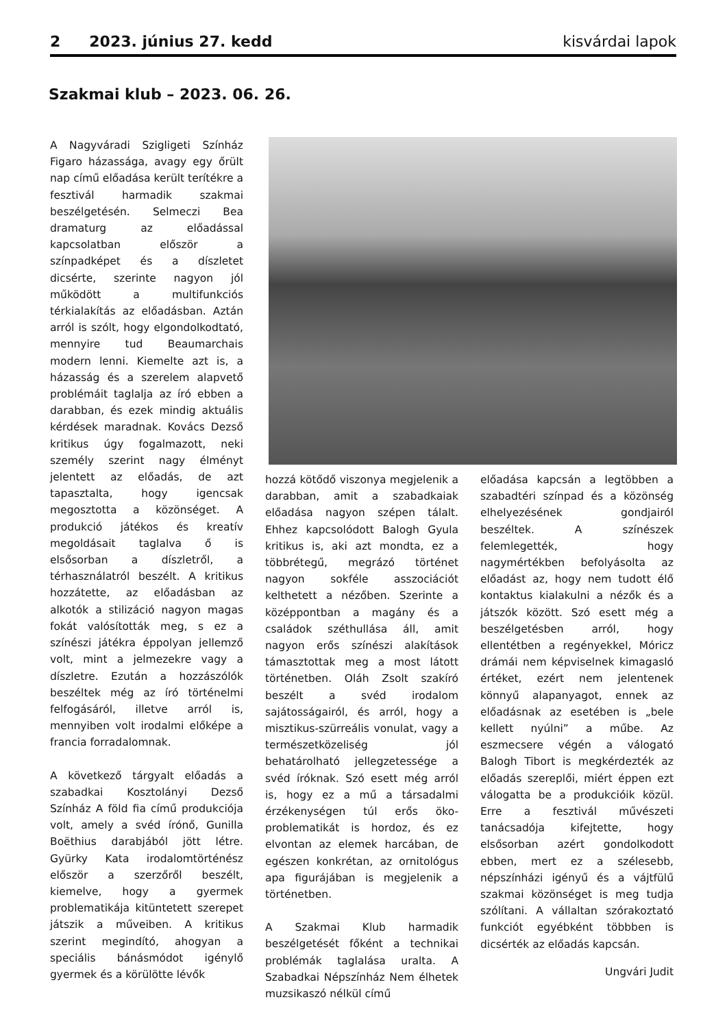2 2023. június 27. kedd kisvárdai lapok
Szakmai klub – 2023. 06. 26.
A Nagyváradi Szigligeti Színház Figaro házassága, avagy egy őrült nap című előadása került terítékre a fesztivál harmadik szakmai beszélgetésén. Selmeczi Bea dramaturg az előadással kapcsolatban először a színpadképet és a díszletet dicsérte, szerinte nagyon jól működött a multifunkciós térkialakítás az előadásban. Aztán arról is szólt, hogy elgondolkodtató, mennyire tud Beaumarchais modern lenni. Kiemelte azt is, a házasság és a szerelem alapvető problémáit taglalja az író ebben a darabban, és ezek mindig aktuális kérdések maradnak. Kovács Dezső kritikus úgy fogalmazott, neki személy szerint nagy élményt jelentett az előadás, de azt tapasztalta, hogy igencsak megosztotta a közönséget. A produkció játékos és kreatív megoldásait taglalva ő is elsősorban a díszletről, a térhasználatról beszélt. A kritikus hozzátette, az előadásban az alkotók a stilizáció nagyon magas fokát valósították meg, s ez a színészi játékra éppolyan jellemző volt, mint a jelmezekre vagy a díszletre. Ezután a hozzászólók beszéltek még az író történelmi felfogásáról, illetve arról is, mennyiben volt irodalmi előképe a francia forradalomnak.
A következő tárgyalt előadás a szabadkai Kosztolányi Dezső Színház A föld fia című produkciója volt, amely a svéd írónő, Gunilla Boëthius darabjából jött létre. Gyürky Kata irodalomtörténész először a szerzőről beszélt, kiemelve, hogy a gyermek problematikája kitüntetett szerepet játszik a műveiben. A kritikus szerint megindító, ahogyan a speciális bánásmódot igénylő gyermek és a körülötte lévők
hozzá kötődő viszonya megjelenik a darabban, amit a szabadkaiak előadása nagyon szépen tálalt. Ehhez kapcsolódott Balogh Gyula kritikus is, aki azt mondta, ez a többrétegű, megrázó történet nagyon sokféle asszociációt kelthetett a nézőben. Szerinte a középpontban a magány és a családok széthullása áll, amit nagyon erős színészi alakítások támasztottak meg a most látott történetben. Oláh Zsolt szakíró beszélt a svéd irodalom sajátosságairól, és arról, hogy a misztikus-szürreális vonulat, vagy a természetközeliség jól behatárolható jellegzetessége a svéd íróknak. Szó esett még arról is, hogy ez a mű a társadalmi érzékenységen túl erős öko-problematikát is hordoz, és ez elvontan az elemek harcában, de egészen konkrétan, az ornitológus apa figurájában is megjelenik a történetben.
A Szakmai Klub harmadik beszélgetését főként a technikai problémák taglalása uralta. A Szabadkai Népszínház Nem élhetek muzsikaszó nélkül című
előadása kapcsán a legtöbben a szabadtéri színpad és a közönség elhelyezésének gondjairól beszéltek. A színészek felemlegették, hogy nagymértékben befolyásolta az előadást az, hogy nem tudott élő kontaktus kialakulni a nézők és a játszók között. Szó esett még a beszélgetésben arról, hogy ellentétben a regényekkel, Móricz drámái nem képviselnek kimagasló értéket, ezért nem jelentenek könnyű alapanyagot, ennek az előadásnak az esetében is „bele kellett nyúlni” a műbe. Az eszmecsere végén a válogató Balogh Tibort is megkérdezték az előadás szereplői, miért éppen ezt válogatta be a produkcióik közül. Erre a fesztivál művészeti tanácsadója kifejtette, hogy elsősorban azért gondolkodott ebben, mert ez a szélesebb, népszínházi igényű és a vájtfülű szakmai közönséget is meg tudja szólítani. A vállaltan szórakoztató funkciót egyébként többben is dicsérték az előadás kapcsán.
Ungvári Judit